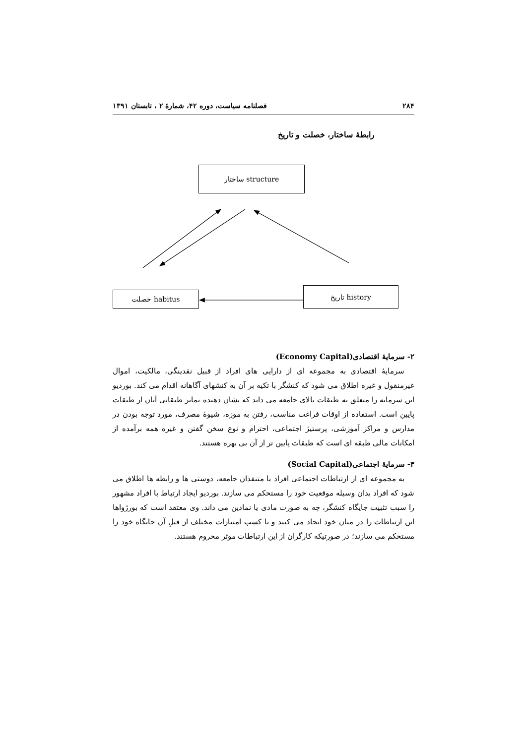۲۸۴ فصلنامه سیاست، دوره ۴۲، شمارۀ ۲ ، تابستان ۱۳۹۱
رابطۀ ساختار، خصلت و تاریخ
ساختار structure
خصلت habitus
تاریخ history
۲- سرمایۀ اقتصادی(Economy Capital)
سرمایۀ اقتصادی به مجموعه ای از دارایی های افراد از قبیل نقدینگی، مالکیت، اموال غیرمنقول و غیره اطلاق می شود که کنشگر با تکیه بر آن به کنشهای آگاهانه اقدام می کند. بوردیو این سرمایه را متعلق به طبقات بالای جامعه می داند که نشان دهنده تمایز طبقاتی آنان از طبقات پایین است. استفاده از اوقات فراغت مناسب، رفتن به موزه، شیوۀ مصرف، مورد توجه بودن در مدارس و مراکز آموزشی، پرستیژ اجتماعی، احترام و نوع سخن گفتن و غیره همه برآمده از امکانات مالی طبقه ای است که طبقات پایین تر از آن بی بهره هستند.
۳- سرمایۀ اجتماعی(Social Capital)
به مجموعه ای از ارتباطات اجتماعی افراد با متنفذان جامعه، دوستی ها و رابطه ها اطلاق می شود که افراد بدان وسیله موقعیت خود را مستحکم می سازند. بوردیو ایجاد ارتباط با افراد مشهور را سبب تثبیت جایگاه کنشگر، چه به صورت مادی یا نمادین می داند. وی معتقد است که بورژواها این ارتباطات را در میان خود ایجاد می کنند و با کسب امتیازات مختلف از قبلِ آن جایگاه خود را مستحکم می سازند؛ در صورتیکه کارگران از این ارتباطات موثر محروم هستند.